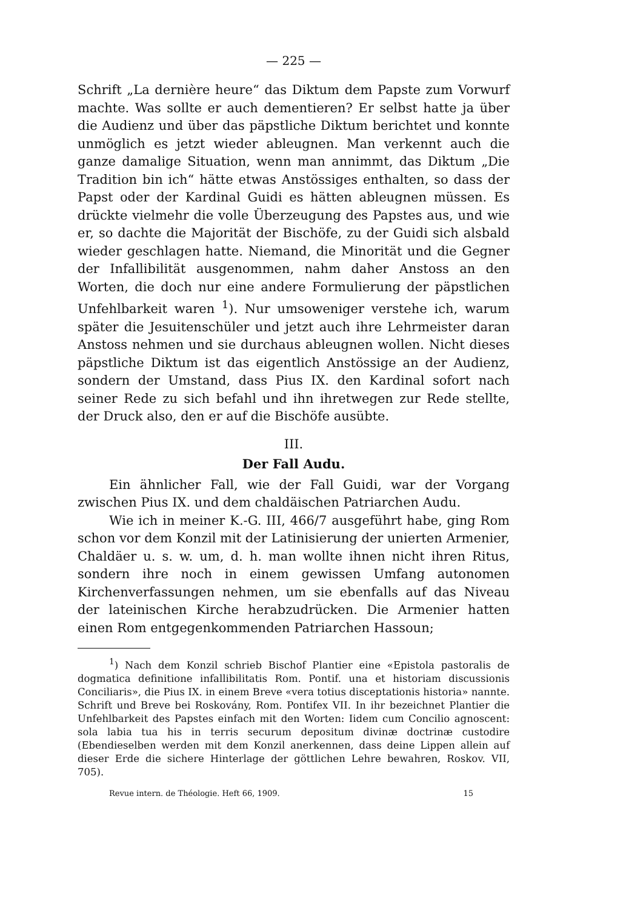— 225 —
Schrift „La dernière heure“ das Diktum dem Papste zum Vorwurf machte. Was sollte er auch dementieren? Er selbst hatte ja über die Audienz und über das päpstliche Diktum berichtet und konnte unmöglich es jetzt wieder ableugnen. Man verkennt auch die ganze damalige Situation, wenn man annimmt, das Diktum „Die Tradition bin ich“ hätte etwas Anstössiges enthalten, so dass der Papst oder der Kardinal Guidi es hätten ableugnen müssen. Es drückte vielmehr die volle Überzeugung des Papstes aus, und wie er, so dachte die Majorität der Bischöfe, zu der Guidi sich alsbald wieder geschlagen hatte. Niemand, die Minorität und die Gegner der Infallibilität ausgenommen, nahm daher Anstoss an den Worten, die doch nur eine andere Formulierung der päpstlichen Unfehlbarkeit waren <sup>1</sup>). Nur umsoweniger verstehe ich, warum später die Jesuitenschüler und jetzt auch ihre Lehrmeister daran Anstoss nehmen und sie durchaus ableugnen wollen. Nicht dieses päpstliche Diktum ist das eigentlich Anstössige an der Audienz, sondern der Umstand, dass Pius IX. den Kardinal sofort nach seiner Rede zu sich befahl und ihn ihretwegen zur Rede stellte, der Druck also, den er auf die Bischöfe ausübte.
III.
Der Fall Audu.
Ein ähnlicher Fall, wie der Fall Guidi, war der Vorgang zwischen Pius IX. und dem chaldäischen Patriarchen Audu.
Wie ich in meiner K.-G. III, 466/7 ausgeführt habe, ging Rom schon vor dem Konzil mit der Latinisierung der unierten Armenier, Chaldäer u. s. w. um, d. h. man wollte ihnen nicht ihren Ritus, sondern ihre noch in einem gewissen Umfang autonomen Kirchenverfassungen nehmen, um sie ebenfalls auf das Niveau der lateinischen Kirche herabzudrücken. Die Armenier hatten einen Rom entgegenkommenden Patriarchen Hassoun;
<sup>1</sup>) Nach dem Konzil schrieb Bischof Plantier eine «Epistola pastoralis de dogmatica definitione infallibilitatis Rom. Pontif. una et historiam discussionis Conciliaris», die Pius IX. in einem Breve «vera totius disceptationis historia» nannte. Schrift und Breve bei Roskovány, Rom. Pontifex VII. In ihr bezeichnet Plantier die Unfehlbarkeit des Papstes einfach mit den Worten: Iidem cum Concilio agnoscent: sola labia tua his in terris securum depositum divinæ doctrinæ custodire (Ebendieselben werden mit dem Konzil anerkennen, dass deine Lippen allein auf dieser Erde die sichere Hinterlage der göttlichen Lehre bewahren, Roskov. VII, 705).
Revue intern. de Théologie. Heft 66, 1909. 15